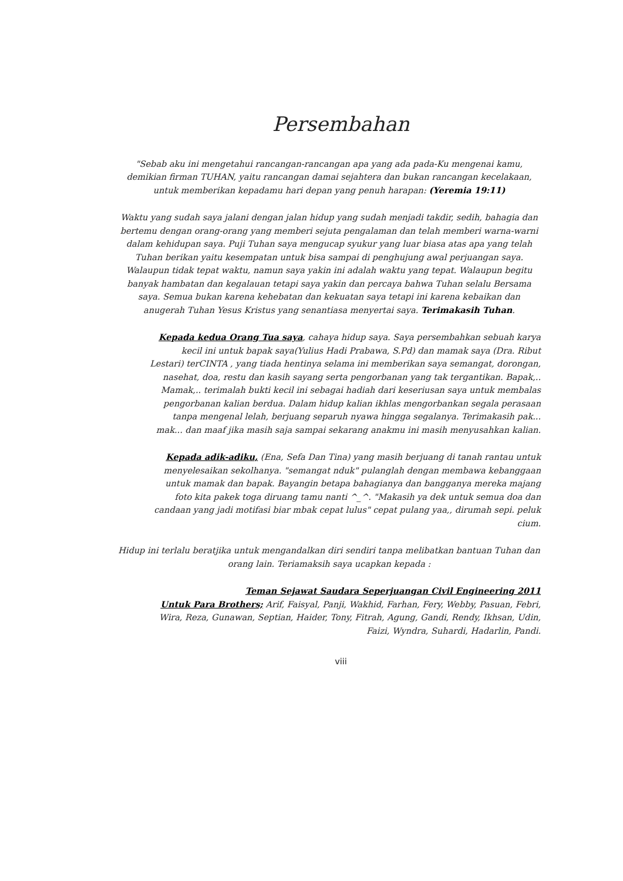Persembahan
"Sebab aku ini mengetahui rancangan-rancangan apa yang ada pada-Ku mengenai kamu, demikian firman TUHAN, yaitu rancangan damai sejahtera dan bukan rancangan kecelakaan, untuk memberikan kepadamu hari depan yang penuh harapan: (Yeremia 19:11)
Waktu yang sudah saya jalani dengan jalan hidup yang sudah menjadi takdir, sedih, bahagia dan bertemu dengan orang-orang yang memberi sejuta pengalaman dan telah memberi warna-warni dalam kehidupan saya. Puji Tuhan saya mengucap syukur yang luar biasa atas apa yang telah Tuhan berikan yaitu kesempatan untuk bisa sampai di penghujung awal perjuangan saya. Walaupun tidak tepat waktu, namun saya yakin ini adalah waktu yang tepat. Walaupun begitu banyak hambatan dan kegalauan tetapi saya yakin dan percaya bahwa Tuhan selalu Bersama saya. Semua bukan karena kehebatan dan kekuatan saya tetapi ini karena kebaikan dan anugerah Tuhan Yesus Kristus yang senantiasa menyertai saya. Terimakasih Tuhan.
Kepada kedua Orang Tua saya, cahaya hidup saya. Saya persembahkan sebuah karya kecil ini untuk bapak saya(Yulius Hadi Prabawa, S.Pd) dan mamak saya (Dra. Ribut Lestari) terCINTA , yang tiada hentinya selama ini memberikan saya semangat, dorongan, nasehat, doa, restu dan kasih sayang serta pengorbanan yang tak tergantikan. Bapak,.. Mamak,.. terimalah bukti kecil ini sebagai hadiah dari keseriusan saya untuk membalas pengorbanan kalian berdua. Dalam hidup kalian ikhlas mengorbankan segala perasaan tanpa mengenal lelah, berjuang separuh nyawa hingga segalanya. Terimakasih pak... mak... dan maaf jika masih saja sampai sekarang anakmu ini masih menyusahkan kalian.
Kepada adik-adiku, (Ena, Sefa Dan Tina) yang masih berjuang di tanah rantau untuk menyelesaikan sekolhanya. "semangat nduk" pulanglah dengan membawa kebanggaan untuk mamak dan bapak. Bayangin betapa bahagianya dan bangganya mereka majang foto kita pakek toga diruang tamu nanti ^_^. "Makasih ya dek untuk semua doa dan candaan yang jadi motifasi biar mbak cepat lulus" cepat pulang yaa,, dirumah sepi. peluk cium.
Hidup ini terlalu beratjika untuk mengandalkan diri sendiri tanpa melibatkan bantuan Tuhan dan orang lain. Teriamaksih saya ucapkan kepada :
Teman Sejawat Saudara Seperjuangan Civil Engineering 2011
Untuk Para Brothers; Arif, Faisyal, Panji, Wakhid, Farhan, Fery, Webby, Pasuan, Febri, Wira, Reza, Gunawan, Septian, Haider, Tony, Fitrah, Agung, Gandi, Rendy, Ikhsan, Udin, Faizi, Wyndra, Suhardi, Hadarlin, Pandi.
viii